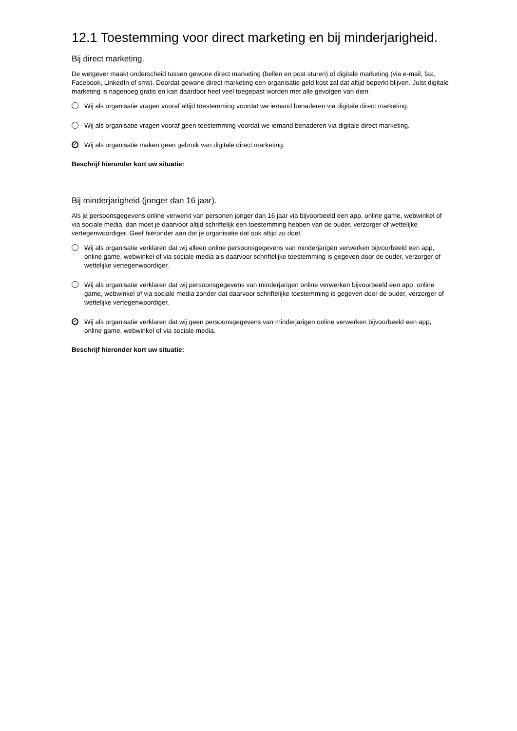12.1 Toestemming voor direct marketing en bij minderjarigheid.
Bij direct marketing.
De wetgever maakt onderscheid tussen gewone direct marketing (bellen en post sturen) of digitale marketing (via e-mail, fax, Facebook, LinkedIn of sms). Doordat gewone direct marketing een organisatie geld kost zal dat altijd beperkt blijven. Juist digitale marketing is nagenoeg gratis en kan daardoor heel veel toegepast worden met alle gevolgen van dien.
Wij als organisatie vragen vooraf altijd toestemming voordat we iemand benaderen via digitale direct marketing.
Wij als organisatie vragen vooraf geen toestemming voordat we iemand benaderen via digitale direct marketing.
✓ Wij als organisatie maken geen gebruik van digitale direct marketing.
Beschrijf hieronder kort uw situatie:
Bij minderjarigheid (jonger dan 16 jaar).
Als je persoonsgegevens online verwerkt van personen jonger dan 16 jaar via bijvoorbeeld een app, online game, webwinkel of via sociale media, dan moet je daarvoor altijd schriftelijk een toestemming hebben van de ouder, verzorger of wettelijke vertegenwoordiger. Geef hieronder aan dat je organisatie dat ook altijd zo doet.
Wij als organisatie verklaren dat wij alleen online persoonsgegevens van minderjarigen verwerken bijvoorbeeld een app, online game, webwinkel of via sociale media als daarvoor schriftelijke toestemming is gegeven door de ouder, verzorger of wettelijke vertegenwoordiger.
Wij als organisatie verklaren dat wij persoonsgegevens van minderjarigen online verwerken bijvoorbeeld een app, online game, webwinkel of via sociale media zonder dat daarvoor schriftelijke toestemming is gegeven door de ouder, verzorger of wettelijke vertegenwoordiger.
✓ Wij als organisatie verklaren dat wij geen persoonsgegevens van minderjarigen online verwerken bijvoorbeeld een app, online game, webwinkel of via sociale media.
Beschrijf hieronder kort uw situatie: